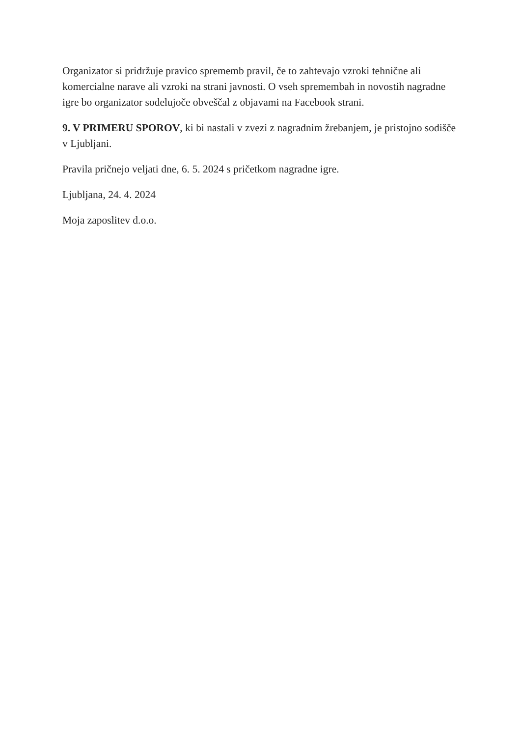Organizator si pridržuje pravico sprememb pravil, če to zahtevajo vzroki tehnične ali komercialne narave ali vzroki na strani javnosti. O vseh spremembah in novostih nagradne igre bo organizator sodelujoče obveščal z objavami na Facebook strani.
9. V PRIMERU SPOROV, ki bi nastali v zvezi z nagradnim žrebanjem, je pristojno sodišče v Ljubljani.
Pravila pričnejo veljati dne, 6. 5. 2024 s pričetkom nagradne igre.
Ljubljana, 24. 4. 2024
Moja zaposlitev d.o.o.